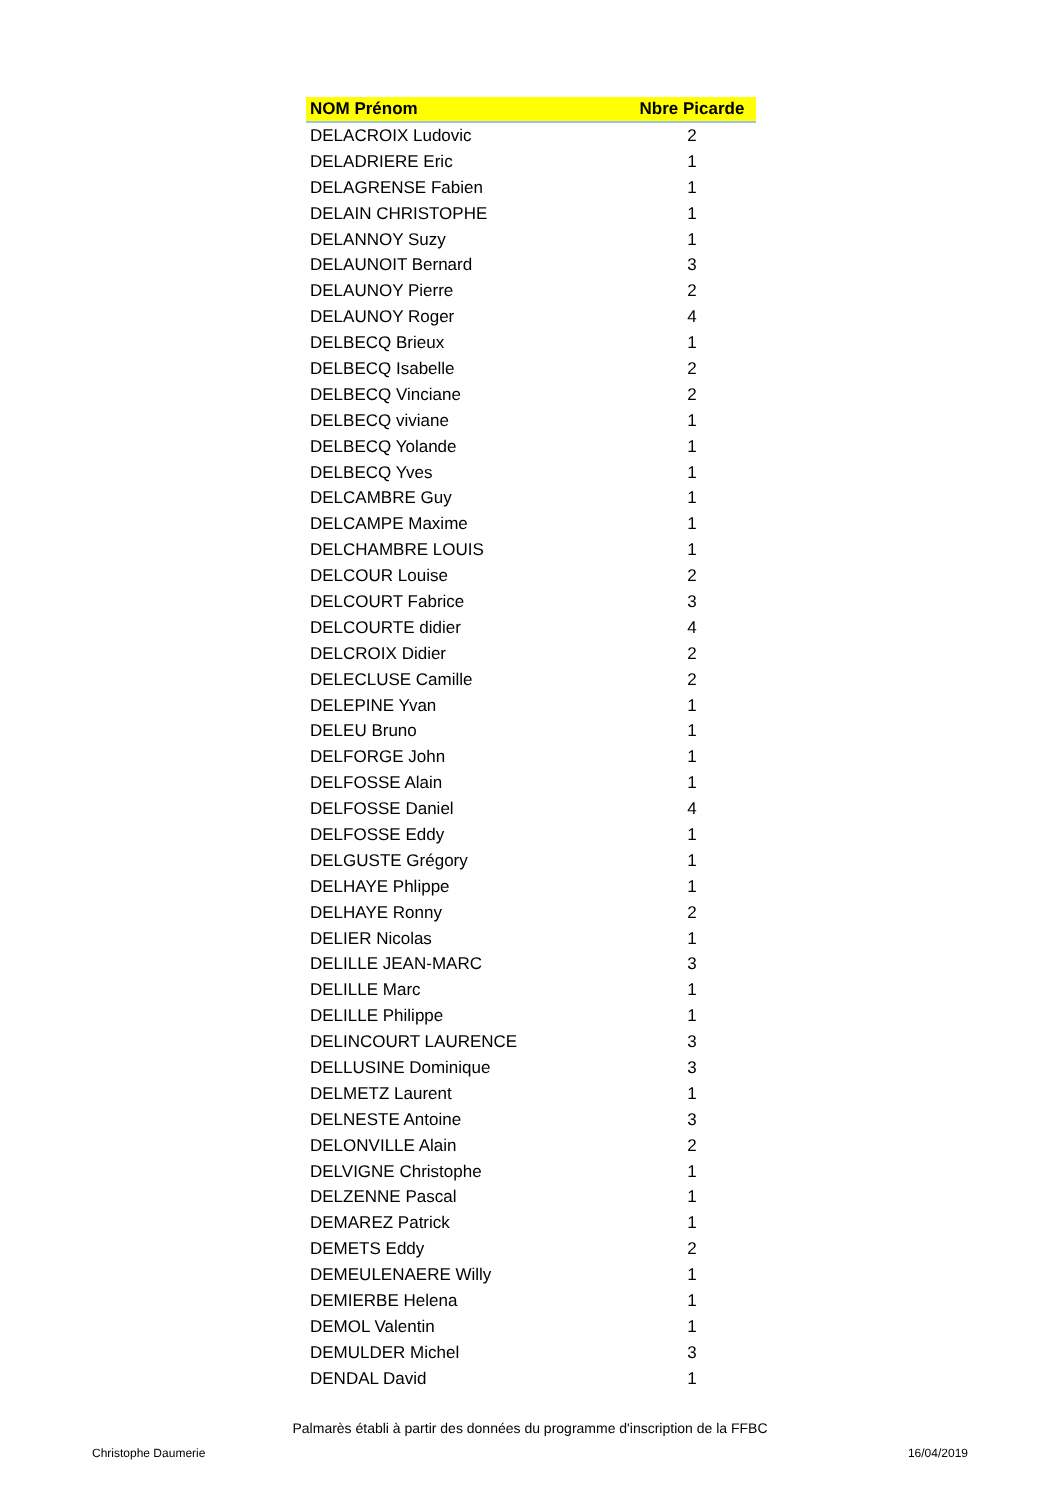| NOM Prénom | Nbre Picarde |
| --- | --- |
| DELACROIX Ludovic | 2 |
| DELADRIERE Eric | 1 |
| DELAGRENSE Fabien | 1 |
| DELAIN CHRISTOPHE | 1 |
| DELANNOY Suzy | 1 |
| DELAUNOIT Bernard | 3 |
| DELAUNOY Pierre | 2 |
| DELAUNOY Roger | 4 |
| DELBECQ Brieux | 1 |
| DELBECQ Isabelle | 2 |
| DELBECQ Vinciane | 2 |
| DELBECQ viviane | 1 |
| DELBECQ Yolande | 1 |
| DELBECQ Yves | 1 |
| DELCAMBRE Guy | 1 |
| DELCAMPE Maxime | 1 |
| DELCHAMBRE LOUIS | 1 |
| DELCOUR Louise | 2 |
| DELCOURT Fabrice | 3 |
| DELCOURTE didier | 4 |
| DELCROIX Didier | 2 |
| DELECLUSE Camille | 2 |
| DELEPINE Yvan | 1 |
| DELEU Bruno | 1 |
| DELFORGE John | 1 |
| DELFOSSE Alain | 1 |
| DELFOSSE Daniel | 4 |
| DELFOSSE Eddy | 1 |
| DELGUSTE Grégory | 1 |
| DELHAYE Phlippe | 1 |
| DELHAYE Ronny | 2 |
| DELIER Nicolas | 1 |
| DELILLE JEAN-MARC | 3 |
| DELILLE Marc | 1 |
| DELILLE Philippe | 1 |
| DELINCOURT LAURENCE | 3 |
| DELLUSINE Dominique | 3 |
| DELMETZ Laurent | 1 |
| DELNESTE Antoine | 3 |
| DELONVILLE Alain | 2 |
| DELVIGNE Christophe | 1 |
| DELZENNE Pascal | 1 |
| DEMAREZ Patrick | 1 |
| DEMETS Eddy | 2 |
| DEMEULENAERE Willy | 1 |
| DEMIERBE Helena | 1 |
| DEMOL Valentin | 1 |
| DEMULDER Michel | 3 |
| DENDAL David | 1 |
Palmarès établi à partir des données du programme d'inscription de la FFBC
Christophe Daumerie 16/04/2019